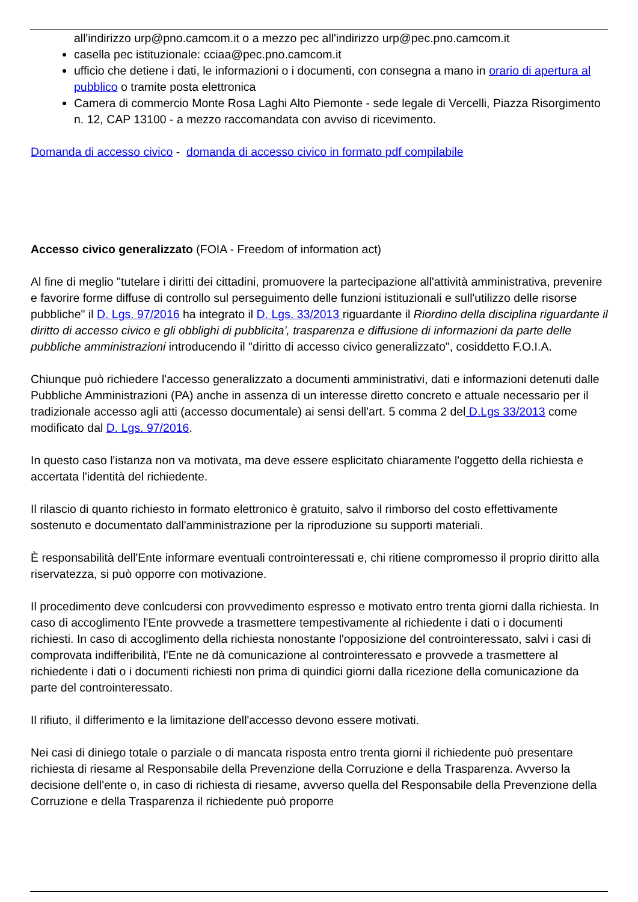all'indirizzo urp@pno.camcom.it o a mezzo pec all'indirizzo urp@pec.pno.camcom.it
casella pec istituzionale: cciaa@pec.pno.camcom.it
ufficio che detiene i dati, le informazioni o i documenti, con consegna a mano in orario di apertura al pubblico o tramite posta elettronica
Camera di commercio Monte Rosa Laghi Alto Piemonte - sede legale di Vercelli, Piazza Risorgimento n. 12, CAP 13100 - a mezzo raccomandata con avviso di ricevimento.
Domanda di accesso civico - domanda di accesso civico in formato pdf compilabile
Accesso civico generalizzato (FOIA - Freedom of information act)
Al fine di meglio "tutelare i diritti dei cittadini, promuovere la partecipazione all'attività amministrativa, prevenire e favorire forme diffuse di controllo sul perseguimento delle funzioni istituzionali e sull'utilizzo delle risorse pubbliche" il D. Lgs. 97/2016 ha integrato il D. Lgs. 33/2013 riguardante il Riordino della disciplina riguardante il diritto di accesso civico e gli obblighi di pubblicita', trasparenza e diffusione di informazioni da parte delle pubbliche amministrazioni introducendo il "diritto di accesso civico generalizzato", cosiddetto F.O.I.A.
Chiunque può richiedere l'accesso generalizzato a documenti amministrativi, dati e informazioni detenuti dalle Pubbliche Amministrazioni (PA) anche in assenza di un interesse diretto concreto e attuale necessario per il tradizionale accesso agli atti (accesso documentale) ai sensi dell'art. 5 comma 2 del D.Lgs 33/2013 come modificato dal D. Lgs. 97/2016.
In questo caso l'istanza non va motivata, ma deve essere esplicitato chiaramente l'oggetto della richiesta e accertata l'identità del richiedente.
Il rilascio di quanto richiesto in formato elettronico è gratuito, salvo il rimborso del costo effettivamente sostenuto e documentato dall'amministrazione per la riproduzione su supporti materiali.
È responsabilità dell'Ente informare eventuali controinteressati e, chi ritiene compromesso il proprio diritto alla riservatezza, si può opporre con motivazione.
Il procedimento deve conlcudersi con provvedimento espresso e motivato entro trenta giorni dalla richiesta. In caso di accoglimento l'Ente provvede a trasmettere tempestivamente al richiedente i dati o i documenti richiesti. In caso di accoglimento della richiesta nonostante l'opposizione del controinteressato, salvi i casi di comprovata indifferibilità, l'Ente ne dà comunicazione al controinteressato e provvede a trasmettere al richiedente i dati o i documenti richiesti non prima di quindici giorni dalla ricezione della comunicazione da parte del controinteressato.
Il rifiuto, il differimento e la limitazione dell'accesso devono essere motivati.
Nei casi di diniego totale o parziale o di mancata risposta entro trenta giorni il richiedente può presentare richiesta di riesame al Responsabile della Prevenzione della Corruzione e della Trasparenza. Avverso la decisione dell'ente o, in caso di richiesta di riesame, avverso quella del Responsabile della Prevenzione della Corruzione e della Trasparenza il richiedente può proporre